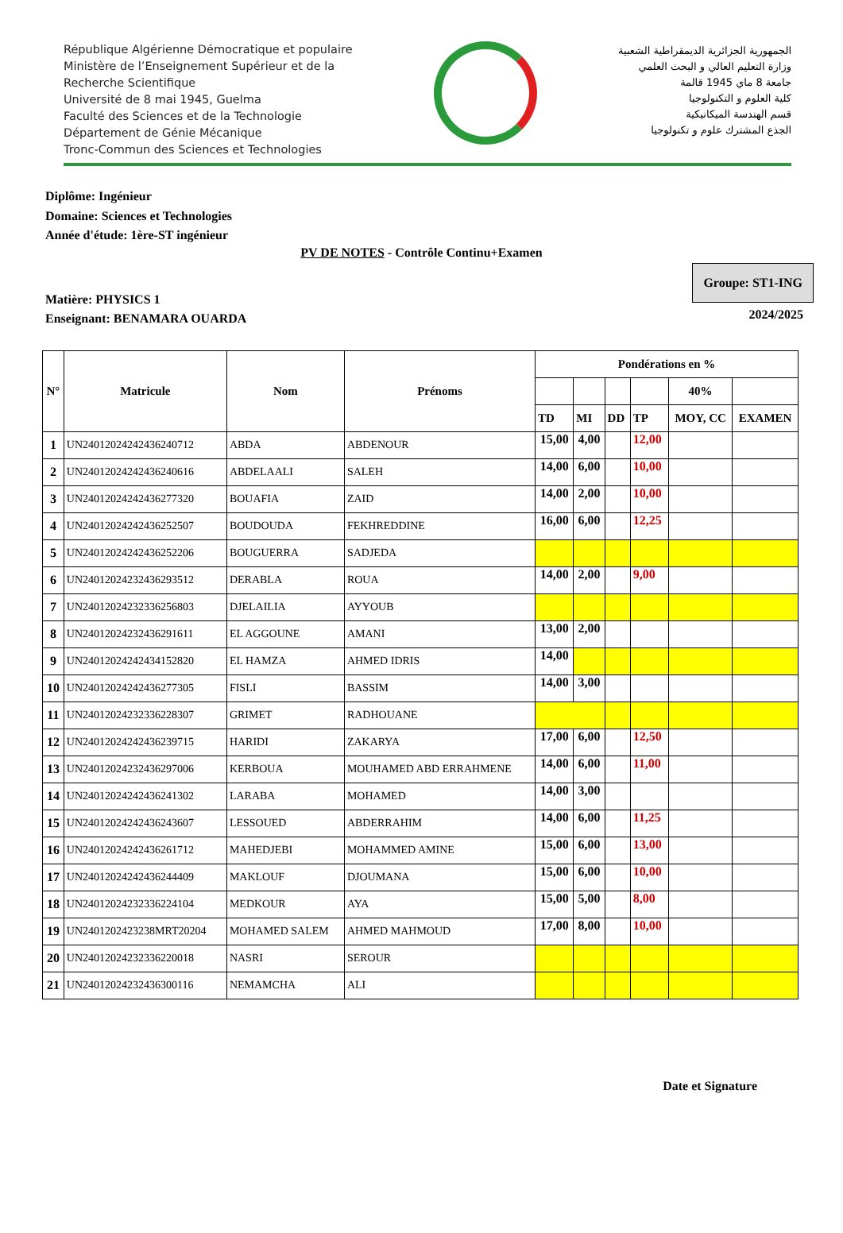République Algérienne Démocratique et populaire
Ministère de l’Enseignement Supérieur et de la
Recherche Scientifique
Université de 8 mai 1945, Guelma
Faculté des Sciences et de la Technologie
Département de Génie Mécanique
Tronc-Commun des Sciences et Technologies
الجمهورية الجزائرية الديمقراطية الشعبية
وزارة التعليم العالي و البحث العلمي
جامعة 8 ماي 1945 قالمة
كلية العلوم و التكنولوجيا
قسم الهندسة الميكانيكية
الجذع المشترك علوم و تكنولوجيا
Diplôme: Ingénieur
Domaine: Sciences et Technologies
Année d'étude: 1ère-ST ingénieur
PV DE NOTES - Contrôle Continu+Examen
Matière: PHYSICS 1
Enseignant: BENAMARA OUARDA
Groupe: ST1-ING
2024/2025
| N° | Matricule | Nom | Prénoms | Pondérations en % | | | | | |
| --- | --- | --- | --- | --- | --- | --- | --- | --- | --- |
| | | | | | | | | 40% | |
| | | | | TD | MI | DD | TP | MOY, CC | EXAMEN |
| 1 | UN24012024242436240712 | ABDA | ABDENOUR | 15,00 | 4,00 | | 12,00 | | |
| 2 | UN24012024242436240616 | ABDELAALI | SALEH | 14,00 | 6,00 | | 10,00 | | |
| 3 | UN24012024242436277320 | BOUAFIA | ZAID | 14,00 | 2,00 | | 10,00 | | |
| 4 | UN24012024242436252507 | BOUDOUDA | FEKHREDDINE | 16,00 | 6,00 | | 12,25 | | |
| 5 | UN24012024242436252206 | BOUGUERRA | SADJEDA | | | | | | |
| 6 | UN24012024232436293512 | DERABLA | ROUA | 14,00 | 2,00 | | 9,00 | | |
| 7 | UN24012024232336256803 | DJELAILIA | AYYOUB | | | | | | |
| 8 | UN24012024232436291611 | EL AGGOUNE | AMANI | 13,00 | 2,00 | | | | |
| 9 | UN24012024242434152820 | EL HAMZA | AHMED IDRIS | 14,00 | | | | | |
| 10 | UN24012024242436277305 | FISLI | BASSIM | 14,00 | 3,00 | | | | |
| 11 | UN24012024232336228307 | GRIMET | RADHOUANE | | | | | | |
| 12 | UN24012024242436239715 | HARIDI | ZAKARYA | 17,00 | 6,00 | | 12,50 | | |
| 13 | UN24012024232436297006 | KERBOUA | MOUHAMED ABD ERRAHMENE | 14,00 | 6,00 | | 11,00 | | |
| 14 | UN24012024242436241302 | LARABA | MOHAMED | 14,00 | 3,00 | | | | |
| 15 | UN24012024242436243607 | LESSOUED | ABDERRAHIM | 14,00 | 6,00 | | 11,25 | | |
| 16 | UN24012024242436261712 | MAHEDJEBI | MOHAMMED AMINE | 15,00 | 6,00 | | 13,00 | | |
| 17 | UN24012024242436244409 | MAKLOUF | DJOUMANA | 15,00 | 6,00 | | 10,00 | | |
| 18 | UN24012024232336224104 | MEDKOUR | AYA | 15,00 | 5,00 | | 8,00 | | |
| 19 | UN240120242323­8MRT20204 | MOHAMED SALEM | AHMED MAHMOUD | 17,00 | 8,00 | | 10,00 | | |
| 20 | UN24012024232336220018 | NASRI | SEROUR | | | | | | |
| 21 | UN24012024232436300116 | NEMAMCHA | ALI | | | | | | |
Date et Signature